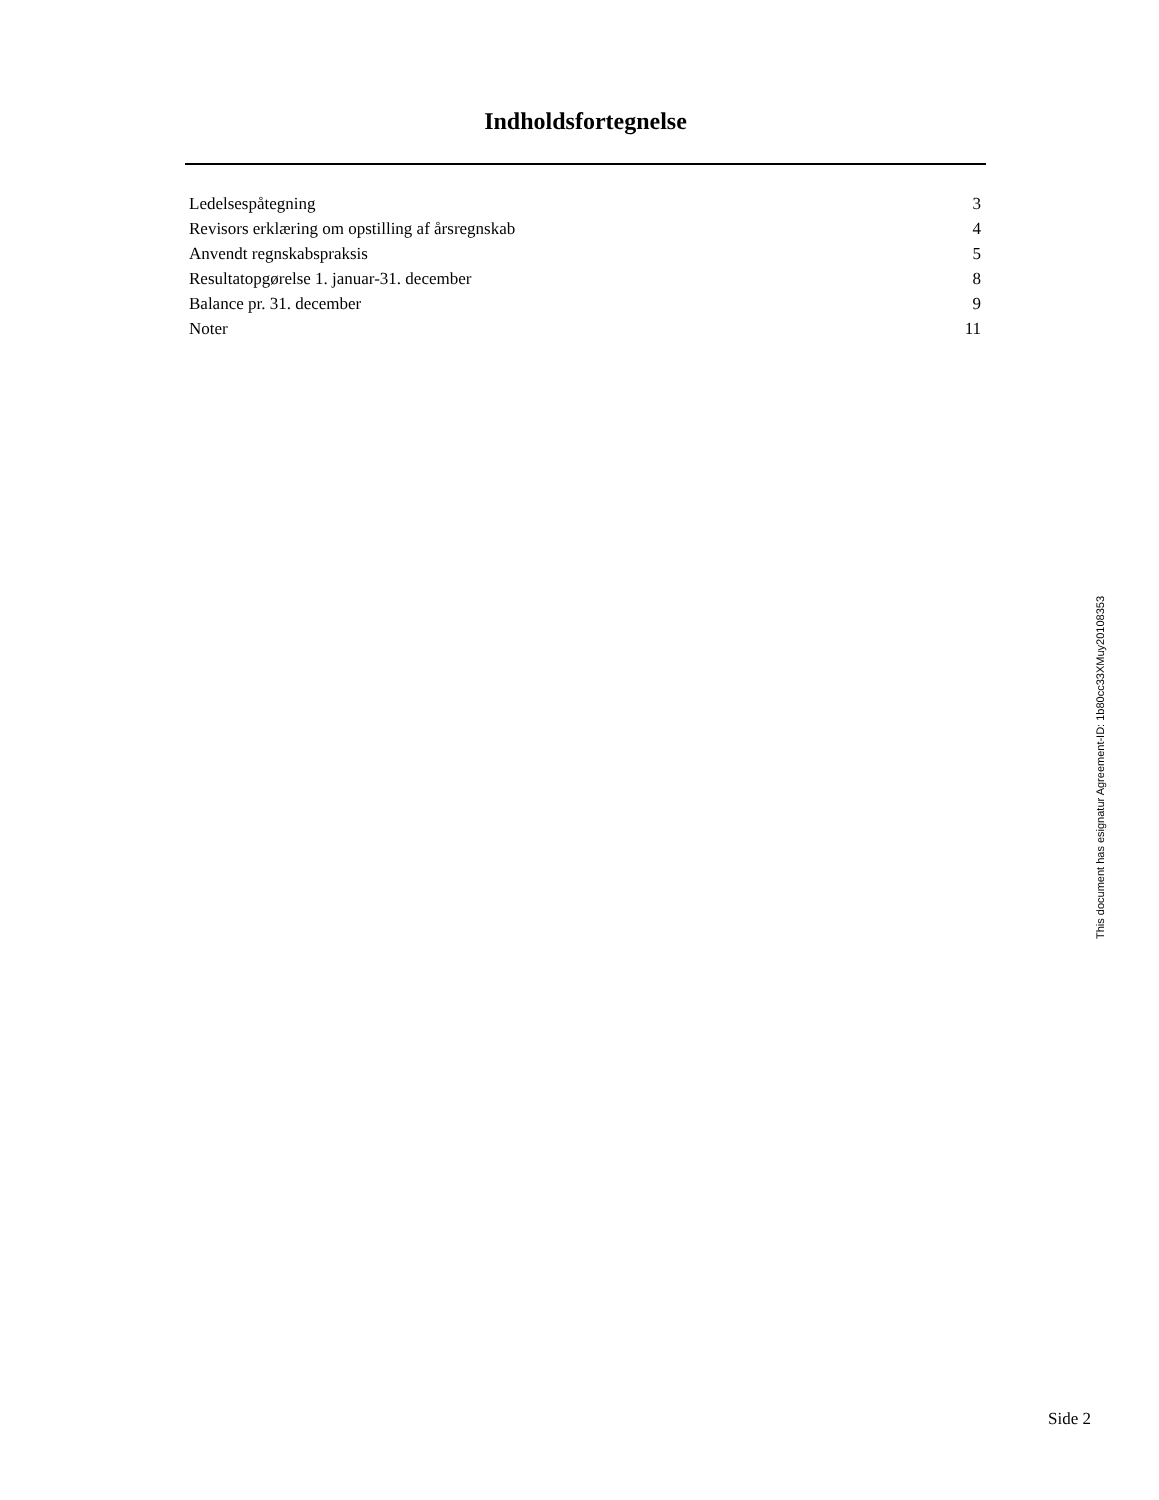Indholdsfortegnelse
| Ledelsespåtegning | 3 |
| Revisors erklæring om opstilling af årsregnskab | 4 |
| Anvendt regnskabspraksis | 5 |
| Resultatopgørelse 1. januar-31. december | 8 |
| Balance pr. 31. december | 9 |
| Noter | 11 |
This document has esignatur Agreement-ID: 1b80cc33XMuy20108353
Side 2